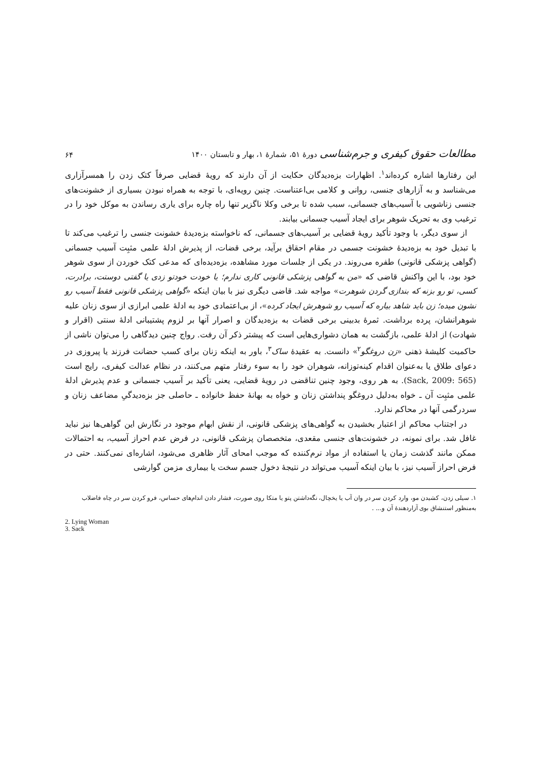۶۴ مطالعات حقوق کیفری و جرم‌شناسی دورهٔ ۵۱، شمارهٔ ۱، بهار و تابستان ۱۴۰۰
این رفتارها اشاره کرده‌اند<sup>۱</sup>. اظهارات بزه‌دیدگان حکایت از آن دارند که رویهٔ قضایی صرفاً کتک زدن را همسرآزاری می‌شناسد و به آزارهای جنسی، روانی و کلامی بی‌اعتناست. چنین رویه‌ای، با توجه به همراه نبودن بسیاری از خشونت‌های جنسی زناشویی با آسیب‌های جسمانی، سبب شده تا برخی وکلا ناگزیر تنها راه چاره برای یاری رساندن به موکل خود را در ترغیب وی به تحریک شوهر برای ایجاد آسیب جسمانی بیابند.
از سوی دیگر، با وجود تأکید رویهٔ قضایی بر آسیب‌های جسمانی، که ناخواسته بزه‌دیدهٔ خشونت جنسی را ترغیب می‌کند تا با تبدیل خود به بزه‌دیدهٔ خشونت جسمی در مقام احقاق برآید، برخی قضات، از پذیرش ادلهٔ علمی مثبِت آسیب جسمانی (گواهی پزشکی قانونی) طفره می‌روند. در یکی از جلسات مورد مشاهده، بزه‌دیده‌ای که مدعی کتک خوردن از سوی شوهر خود بود، با این واکنش قاضی که «من به گواهی پزشکی قانونی کاری ندارم؛ یا خودت خودتو زدی یا گفتی دوستت، برادرت، کسی، تو رو بزنه که بندازی گردن شوهرت» مواجه شد. قاضی دیگری نیز با بیان اینکه «گواهی پزشکی قانونی فقط آسیب رو نشون میده؛ زن باید شاهد بیاره که آسیب رو شوهرش ایجاد کرده»، از بی‌اعتمادی خود به ادلهٔ علمی ابرازی از سوی زنان علیه شوهرانشان، پرده برداشت. ثمرهٔ بدبینی برخی قضات به بزه‌دیدگان و اصرار آنها بر لزوم پشتیبانی ادلهٔ سنتی (اقرار و شهادت) از ادلهٔ علمی، بازگشت به همان دشواری‌هایی است که پیشتر ذکر آن رفت. رواج چنین دیدگاهی را می‌توان ناشی از حاکمیت کلیشهٔ ذهنی «زن دروغگو<sup>۲</sup>» دانست. به عقیدهٔ ساک<sup>۳</sup>، باور به اینکه زنان برای کسب حضانت فرزند یا پیروزی در دعوای طلاق یا به‌عنوان اقدام کینه‌توزانه، شوهران خود را به سوء رفتار متهم می‌کنند، در نظام عدالت کیفری، رایج است (Sack, 2009: 565). به هر روی، وجود چنین تناقضی در رویهٔ قضایی، یعنی تأکید بر آسیب جسمانی و عدم پذیرش ادلهٔ علمی مثبِت آن ـ خواه به‌دلیل دروغگو پنداشتن زنان و خواه به بهانهٔ حفظ خانواده ـ حاصلی جز بزه‌دیدگیِ مضاعف زنان و سردرگمی آنها در محاکم ندارد.
در اجتناب محاکم از اعتبار بخشیدن به گواهی‌های پزشکی قانونی، از نقش ابهام موجود در نگارش این گواهی‌ها نیز نباید غافل شد. برای نمونه، در خشونت‌های جنسی مقعدی، متخصصان پزشکی قانونی، در فرض عدم احراز آسیب، به احتمالات ممکن مانند گذشت زمان یا استفاده از مواد نرم‌کننده که موجب امحای آثار ظاهری می‌شود، اشاره‌ای نمی‌کنند. حتی در فرض احراز آسیب نیز، با بیان اینکه آسیب می‌تواند در نتیجهٔ دخول جسم سخت یا بیماری مزمن گوارشی
۱. سیلی زدن، کشیدن مو، وارد کردن سر در وان آب یا یخچال، نگه‌داشتن پتو یا متکا روی صورت، فشار دادن اندام‌های حساس، فرو کردن سر در چاه فاضلاب به‌منظور استنشاق بوی آزاردهندهٔ آن و... .
2. Lying Woman
3. Sack